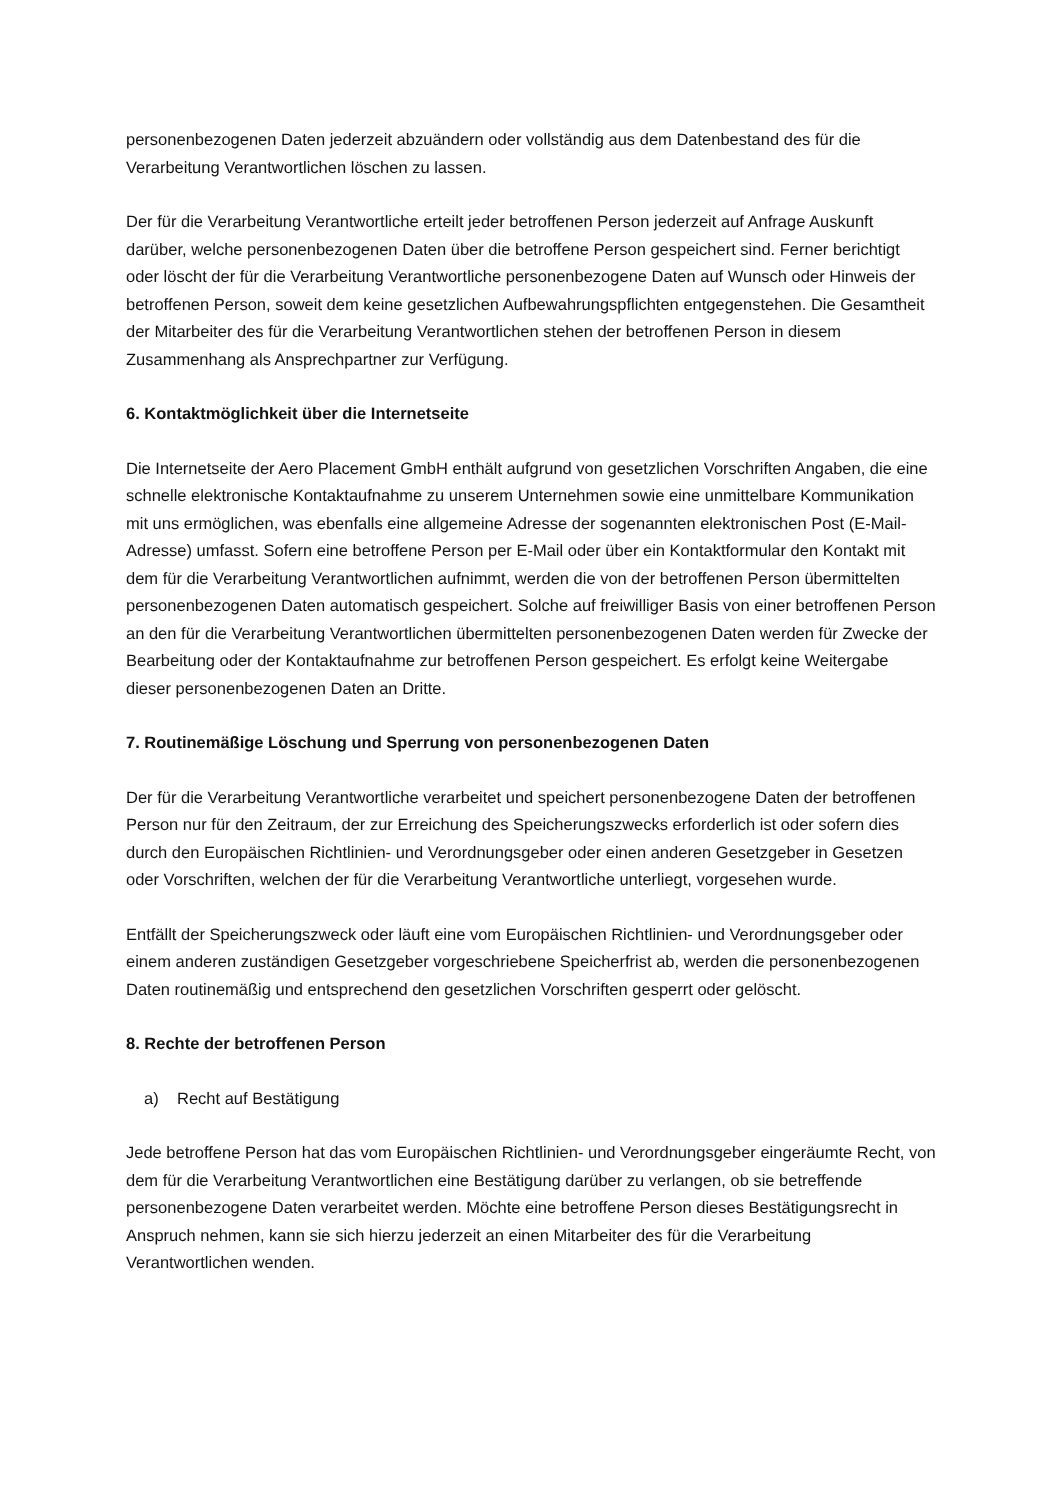personenbezogenen Daten jederzeit abzuändern oder vollständig aus dem Datenbestand des für die Verarbeitung Verantwortlichen löschen zu lassen.
Der für die Verarbeitung Verantwortliche erteilt jeder betroffenen Person jederzeit auf Anfrage Auskunft darüber, welche personenbezogenen Daten über die betroffene Person gespeichert sind. Ferner berichtigt oder löscht der für die Verarbeitung Verantwortliche personenbezogene Daten auf Wunsch oder Hinweis der betroffenen Person, soweit dem keine gesetzlichen Aufbewahrungspflichten entgegenstehen. Die Gesamtheit der Mitarbeiter des für die Verarbeitung Verantwortlichen stehen der betroffenen Person in diesem Zusammenhang als Ansprechpartner zur Verfügung.
6. Kontaktmöglichkeit über die Internetseite
Die Internetseite der Aero Placement GmbH enthält aufgrund von gesetzlichen Vorschriften Angaben, die eine schnelle elektronische Kontaktaufnahme zu unserem Unternehmen sowie eine unmittelbare Kommunikation mit uns ermöglichen, was ebenfalls eine allgemeine Adresse der sogenannten elektronischen Post (E-Mail-Adresse) umfasst. Sofern eine betroffene Person per E-Mail oder über ein Kontaktformular den Kontakt mit dem für die Verarbeitung Verantwortlichen aufnimmt, werden die von der betroffenen Person übermittelten personenbezogenen Daten automatisch gespeichert. Solche auf freiwilliger Basis von einer betroffenen Person an den für die Verarbeitung Verantwortlichen übermittelten personenbezogenen Daten werden für Zwecke der Bearbeitung oder der Kontaktaufnahme zur betroffenen Person gespeichert. Es erfolgt keine Weitergabe dieser personenbezogenen Daten an Dritte.
7. Routinemäßige Löschung und Sperrung von personenbezogenen Daten
Der für die Verarbeitung Verantwortliche verarbeitet und speichert personenbezogene Daten der betroffenen Person nur für den Zeitraum, der zur Erreichung des Speicherungszwecks erforderlich ist oder sofern dies durch den Europäischen Richtlinien- und Verordnungsgeber oder einen anderen Gesetzgeber in Gesetzen oder Vorschriften, welchen der für die Verarbeitung Verantwortliche unterliegt, vorgesehen wurde.
Entfällt der Speicherungszweck oder läuft eine vom Europäischen Richtlinien- und Verordnungsgeber oder einem anderen zuständigen Gesetzgeber vorgeschriebene Speicherfrist ab, werden die personenbezogenen Daten routinemäßig und entsprechend den gesetzlichen Vorschriften gesperrt oder gelöscht.
8. Rechte der betroffenen Person
a) Recht auf Bestätigung
Jede betroffene Person hat das vom Europäischen Richtlinien- und Verordnungsgeber eingeräumte Recht, von dem für die Verarbeitung Verantwortlichen eine Bestätigung darüber zu verlangen, ob sie betreffende personenbezogene Daten verarbeitet werden. Möchte eine betroffene Person dieses Bestätigungsrecht in Anspruch nehmen, kann sie sich hierzu jederzeit an einen Mitarbeiter des für die Verarbeitung Verantwortlichen wenden.